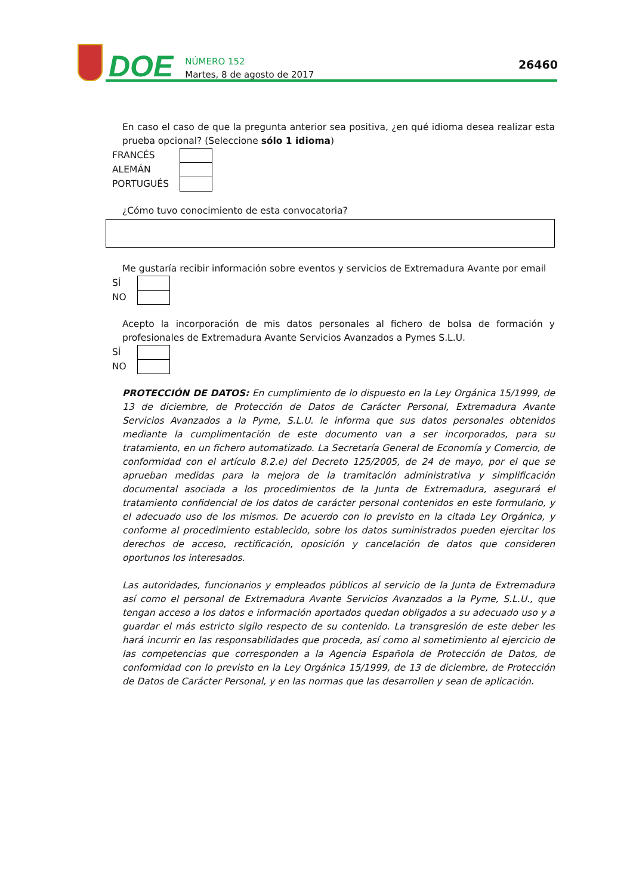DOE
NÚMERO 152
Martes, 8 de agosto de 2017
26460
En caso el caso de que la pregunta anterior sea positiva, ¿en qué idioma desea realizar esta prueba opcional? (Seleccione sólo 1 idioma)
FRANCÉS
ALEMÁN
PORTUGUÉS
¿Cómo tuvo conocimiento de esta convocatoria?
Me gustaría recibir información sobre eventos y servicios de Extremadura Avante por email
SÍ
NO
Acepto la incorporación de mis datos personales al fichero de bolsa de formación y profesionales de Extremadura Avante Servicios Avanzados a Pymes S.L.U.
SÍ
NO
PROTECCIÓN DE DATOS: En cumplimiento de lo dispuesto en la Ley Orgánica 15/1999, de 13 de diciembre, de Protección de Datos de Carácter Personal, Extremadura Avante Servicios Avanzados a la Pyme, S.L.U. le informa que sus datos personales obtenidos mediante la cumplimentación de este documento van a ser incorporados, para su tratamiento, en un fichero automatizado. La Secretaría General de Economía y Comercio, de conformidad con el artículo 8.2.e) del Decreto 125/2005, de 24 de mayo, por el que se aprueban medidas para la mejora de la tramitación administrativa y simplificación documental asociada a los procedimientos de la Junta de Extremadura, asegurará el tratamiento confidencial de los datos de carácter personal contenidos en este formulario, y el adecuado uso de los mismos. De acuerdo con lo previsto en la citada Ley Orgánica, y conforme al procedimiento establecido, sobre los datos suministrados pueden ejercitar los derechos de acceso, rectificación, oposición y cancelación de datos que consideren oportunos los interesados.
Las autoridades, funcionarios y empleados públicos al servicio de la Junta de Extremadura así como el personal de Extremadura Avante Servicios Avanzados a la Pyme, S.L.U., que tengan acceso a los datos e información aportados quedan obligados a su adecuado uso y a guardar el más estricto sigilo respecto de su contenido. La transgresión de este deber les hará incurrir en las responsabilidades que proceda, así como al sometimiento al ejercicio de las competencias que corresponden a la Agencia Española de Protección de Datos, de conformidad con lo previsto en la Ley Orgánica 15/1999, de 13 de diciembre, de Protección de Datos de Carácter Personal, y en las normas que las desarrollen y sean de aplicación.